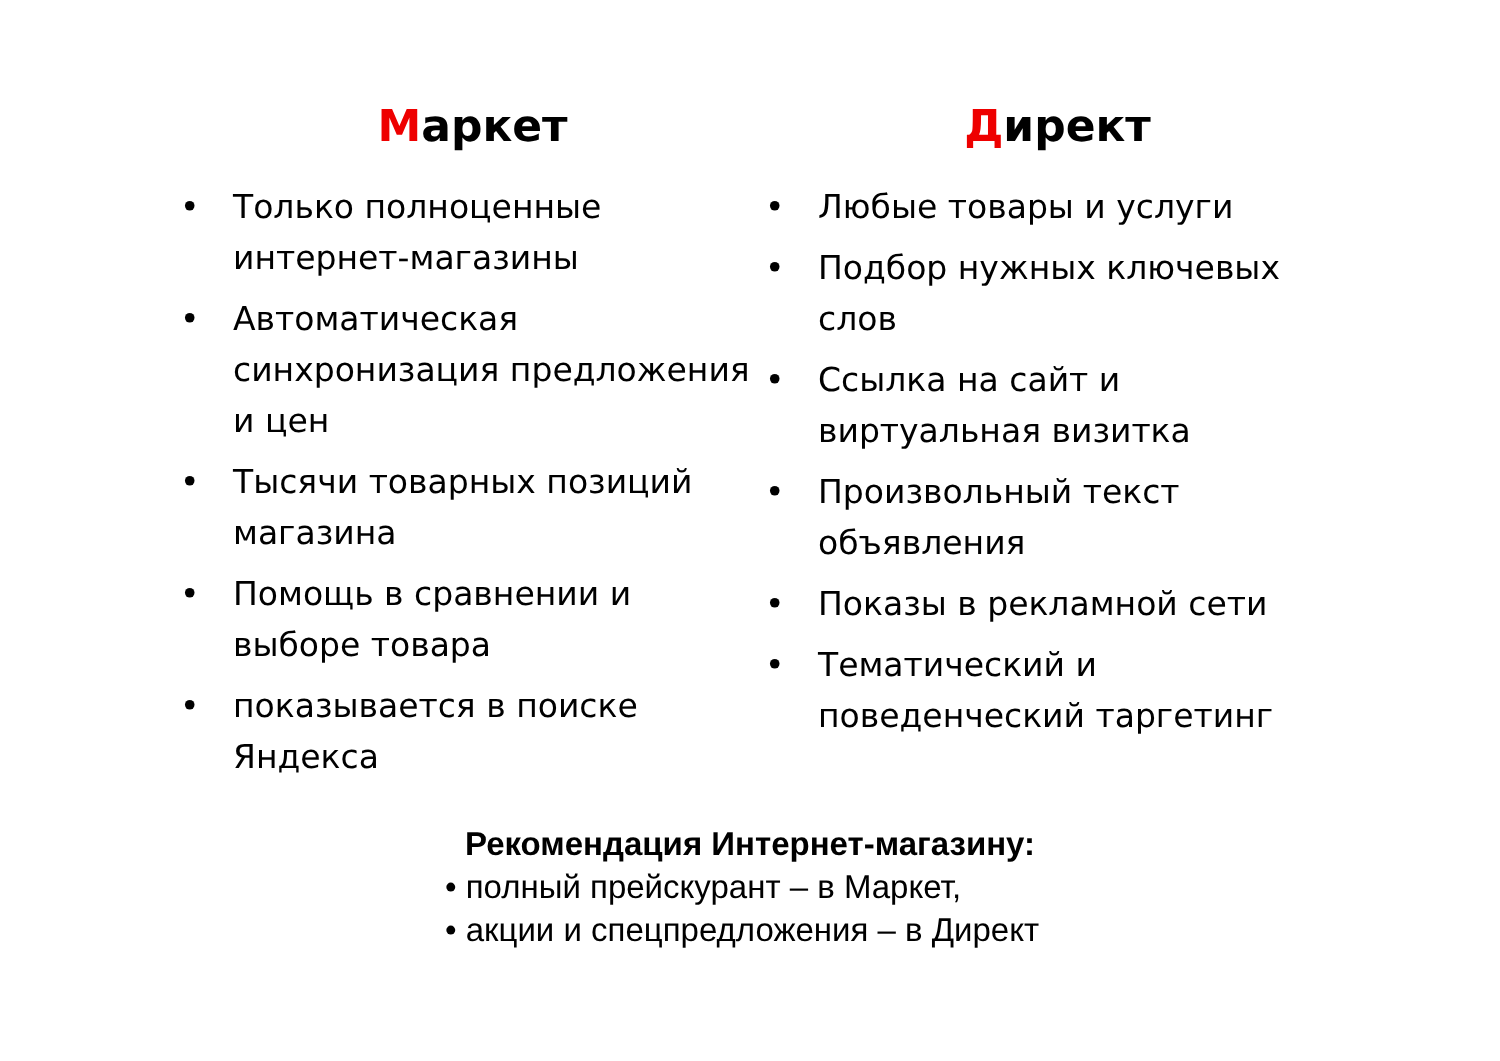Маркет
• Только полноценные интернет-магазины
• Автоматическая синхронизация предложения и цен
• Тысячи товарных позиций магазина
• Помощь в сравнении и выборе товара
• показывается в поиске Яндекса
Директ
• Любые товары и услуги
• Подбор нужных ключевых слов
• Ссылка на сайт и виртуальная визитка
• Произвольный текст объявления
• Показы в рекламной сети
• Тематический и поведенческий таргетинг
Рекомендация Интернет-магазину:
• полный прейскурант – в Маркет,
• акции и спецпредложения – в Директ